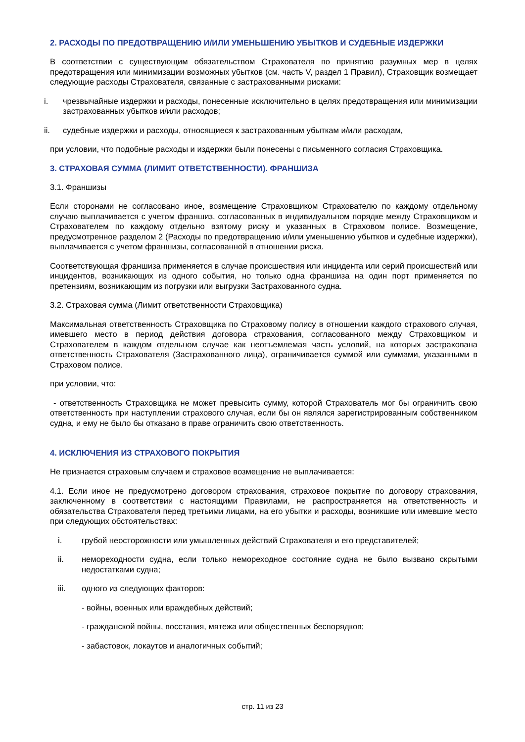2. РАСХОДЫ ПО ПРЕДОТВРАЩЕНИЮ И/ИЛИ УМЕНЬШЕНИЮ УБЫТКОВ И СУДЕБНЫЕ ИЗДЕРЖКИ
В соответствии с существующим обязательством Страхователя по принятию разумных мер в целях предотвращения или минимизации возможных убытков (см. часть V, раздел 1 Правил), Страховщик возмещает следующие расходы Страхователя, связанные с застрахованными рисками:
i. чрезвычайные издержки и расходы, понесенные исключительно в целях предотвращения или минимизации застрахованных убытков и/или расходов;
ii. судебные издержки и расходы, относящиеся к застрахованным убыткам и/или расходам,
при условии, что подобные расходы и издержки были понесены с письменного согласия Страховщика.
3. СТРАХОВАЯ СУММА (ЛИМИТ ОТВЕТСТВЕННОСТИ). ФРАНШИЗА
3.1. Франшизы
Если сторонами не согласовано иное, возмещение Страховщиком Страхователю по каждому отдельному случаю выплачивается с учетом франшиз, согласованных в индивидуальном порядке между Страховщиком и Страхователем по каждому отдельно взятому риску и указанных в Страховом полисе. Возмещение, предусмотренное разделом 2 (Расходы по предотвращению и/или уменьшению убытков и судебные издержки), выплачивается с учетом франшизы, согласованной в отношении риска.
Соответствующая франшиза применяется в случае происшествия или инцидента или серий происшествий или инцидентов, возникающих из одного события, но только одна франшиза на один порт применяется по претензиям, возникающим из погрузки или выгрузки Застрахованного судна.
3.2. Страховая сумма (Лимит ответственности Страховщика)
Максимальная ответственность Страховщика по Страховому полису в отношении каждого страхового случая, имевшего место в период действия договора страхования, согласованного между Страховщиком и Страхователем в каждом отдельном случае как неотъемлемая часть условий, на которых застрахована ответственность Страхователя (Застрахованного лица), ограничивается суммой или суммами, указанными в Страховом полисе.
при условии, что:
- ответственность Страховщика не может превысить сумму, которой Страхователь мог бы ограничить свою ответственность при наступлении страхового случая, если бы он являлся зарегистрированным собственником судна, и ему не было бы отказано в праве ограничить свою ответственность.
4. ИСКЛЮЧЕНИЯ ИЗ СТРАХОВОГО ПОКРЫТИЯ
Не признается страховым случаем и страховое возмещение не выплачивается:
4.1. Если иное не предусмотрено договором страхования, страховое покрытие по договору страхования, заключенному в соответствии с настоящими Правилами, не распространяется на ответственность и обязательства Страхователя перед третьими лицами, на его убытки и расходы, возникшие или имевшие место при следующих обстоятельствах:
i. грубой неосторожности или умышленных действий Страхователя и его представителей;
ii. немореходности судна, если только немореходное состояние судна не было вызвано скрытыми недостатками судна;
iii. одного из следующих факторов:
- войны, военных или враждебных действий;
- гражданской войны, восстания, мятежа или общественных беспорядков;
- забастовок, локаутов и аналогичных событий;
стр. 11 из 23